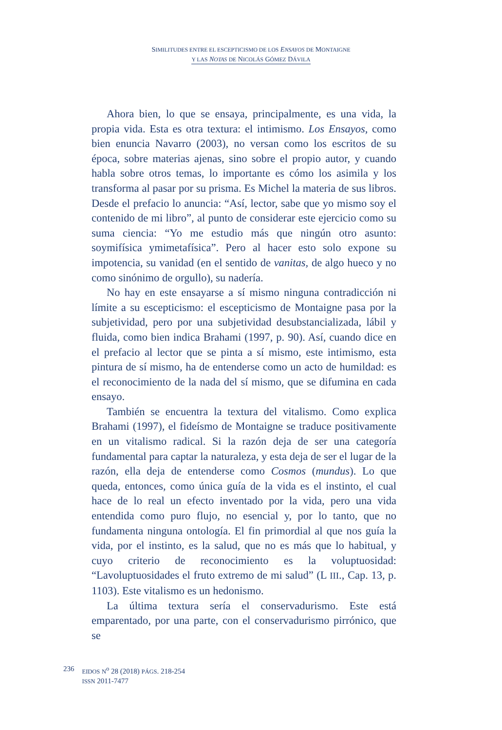SIMILITUDES ENTRE EL ESCEPTICISMO DE LOS ENSAYOS DE MONTAIGNE
Y LAS NOTAS DE NICOLÁS GÓMEZ DÁVILA
Ahora bien, lo que se ensaya, principalmente, es una vida, la propia vida. Esta es otra textura: el intimismo. Los Ensayos, como bien enuncia Navarro (2003), no versan como los escritos de su época, sobre materias ajenas, sino sobre el propio autor, y cuando habla sobre otros temas, lo importante es cómo los asimila y los transforma al pasar por su prisma. Es Michel la materia de sus libros. Desde el prefacio lo anuncia: “Así, lector, sabe que yo mismo soy el contenido de mi libro”, al punto de considerar este ejercicio como su suma ciencia: “Yo me estudio más que ningún otro asunto: soymifísica ymimetafísica”. Pero al hacer esto solo expone su impotencia, su vanidad (en el sentido de vanitas, de algo hueco y no como sinónimo de orgullo), su nadería.
No hay en este ensayarse a sí mismo ninguna contradicción ni límite a su escepticismo: el escepticismo de Montaigne pasa por la subjetividad, pero por una subjetividad desubstancializada, lábil y fluida, como bien indica Brahami (1997, p. 90). Así, cuando dice en el prefacio al lector que se pinta a sí mismo, este intimismo, esta pintura de sí mismo, ha de entenderse como un acto de humildad: es el reconocimiento de la nada del sí mismo, que se difumina en cada ensayo.
También se encuentra la textura del vitalismo. Como explica Brahami (1997), el fideísmo de Montaigne se traduce positivamente en un vitalismo radical. Si la razón deja de ser una categoría fundamental para captar la naturaleza, y esta deja de ser el lugar de la razón, ella deja de entenderse como Cosmos (mundus). Lo que queda, entonces, como única guía de la vida es el instinto, el cual hace de lo real un efecto inventado por la vida, pero una vida entendida como puro flujo, no esencial y, por lo tanto, que no fundamenta ninguna ontología. El fin primordial al que nos guía la vida, por el instinto, es la salud, que no es más que lo habitual, y cuyo criterio de reconocimiento es la voluptuosidad: “Lavoluptuosidades el fruto extremo de mi salud” (L III., Cap. 13, p. 1103). Este vitalismo es un hedonismo.
La última textura sería el conservadurismo. Este está emparentado, por una parte, con el conservadurismo pirrónico, que se
236
EIDOS N<sup>o</sup> 28 (2018) PÁGS. 218-254
ISSN 2011-7477